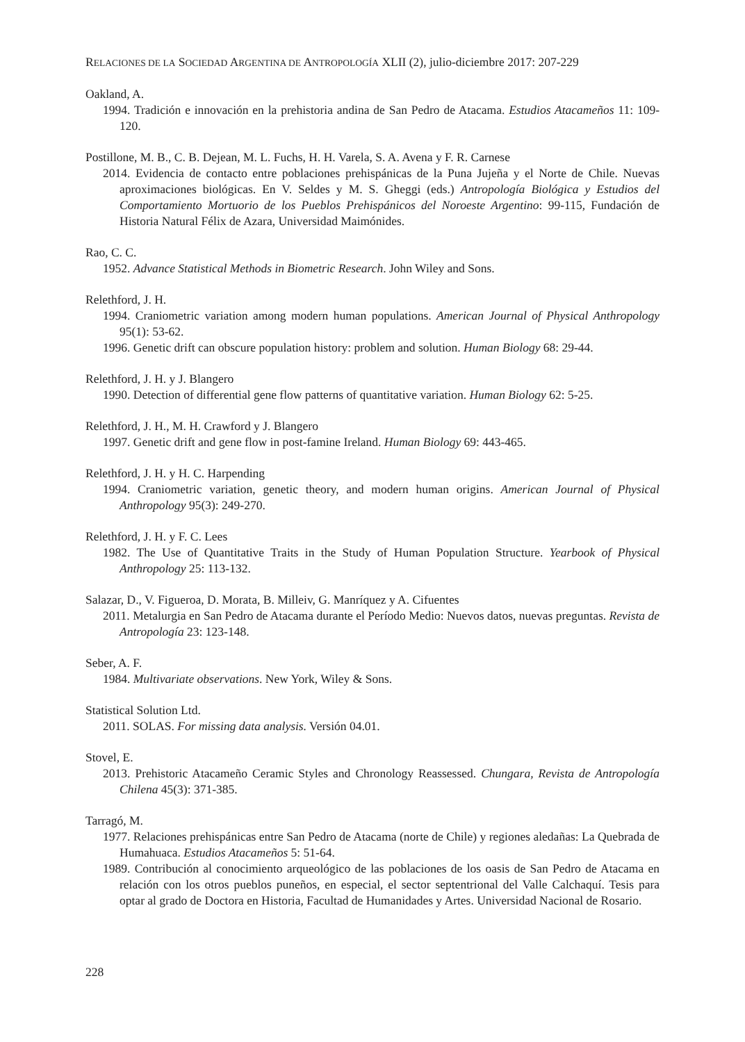RELACIONES DE LA SOCIEDAD ARGENTINA DE ANTROPOLOGÍA XLII (2), julio-diciembre 2017: 207-229
Oakland, A.
1994. Tradición e innovación en la prehistoria andina de San Pedro de Atacama. Estudios Atacameños 11: 109-120.
Postillone, M. B., C. B. Dejean, M. L. Fuchs, H. H. Varela, S. A. Avena y F. R. Carnese
2014. Evidencia de contacto entre poblaciones prehispánicas de la Puna Jujeña y el Norte de Chile. Nuevas aproximaciones biológicas. En V. Seldes y M. S. Gheggi (eds.) Antropología Biológica y Estudios del Comportamiento Mortuorio de los Pueblos Prehispánicos del Noroeste Argentino: 99-115, Fundación de Historia Natural Félix de Azara, Universidad Maimónides.
Rao, C. C.
1952. Advance Statistical Methods in Biometric Research. John Wiley and Sons.
Relethford, J. H.
1994. Craniometric variation among modern human populations. American Journal of Physical Anthropology 95(1): 53-62.
1996. Genetic drift can obscure population history: problem and solution. Human Biology 68: 29-44.
Relethford, J. H. y J. Blangero
1990. Detection of differential gene flow patterns of quantitative variation. Human Biology 62: 5-25.
Relethford, J. H., M. H. Crawford y J. Blangero
1997. Genetic drift and gene flow in post-famine Ireland. Human Biology 69: 443-465.
Relethford, J. H. y H. C. Harpending
1994. Craniometric variation, genetic theory, and modern human origins. American Journal of Physical Anthropology 95(3): 249-270.
Relethford, J. H. y F. C. Lees
1982. The Use of Quantitative Traits in the Study of Human Population Structure. Yearbook of Physical Anthropology 25: 113-132.
Salazar, D., V. Figueroa, D. Morata, B. Milleiv, G. Manríquez y A. Cifuentes
2011. Metalurgia en San Pedro de Atacama durante el Período Medio: Nuevos datos, nuevas preguntas. Revista de Antropología 23: 123-148.
Seber, A. F.
1984. Multivariate observations. New York, Wiley & Sons.
Statistical Solution Ltd.
2011. SOLAS. For missing data analysis. Versión 04.01.
Stovel, E.
2013. Prehistoric Atacameño Ceramic Styles and Chronology Reassessed. Chungara, Revista de Antropología Chilena 45(3): 371-385.
Tarragó, M.
1977. Relaciones prehispánicas entre San Pedro de Atacama (norte de Chile) y regiones aledañas: La Quebrada de Humahuaca. Estudios Atacameños 5: 51-64.
1989. Contribución al conocimiento arqueológico de las poblaciones de los oasis de San Pedro de Atacama en relación con los otros pueblos puneños, en especial, el sector septentrional del Valle Calchaquí. Tesis para optar al grado de Doctora en Historia, Facultad de Humanidades y Artes. Universidad Nacional de Rosario.
228